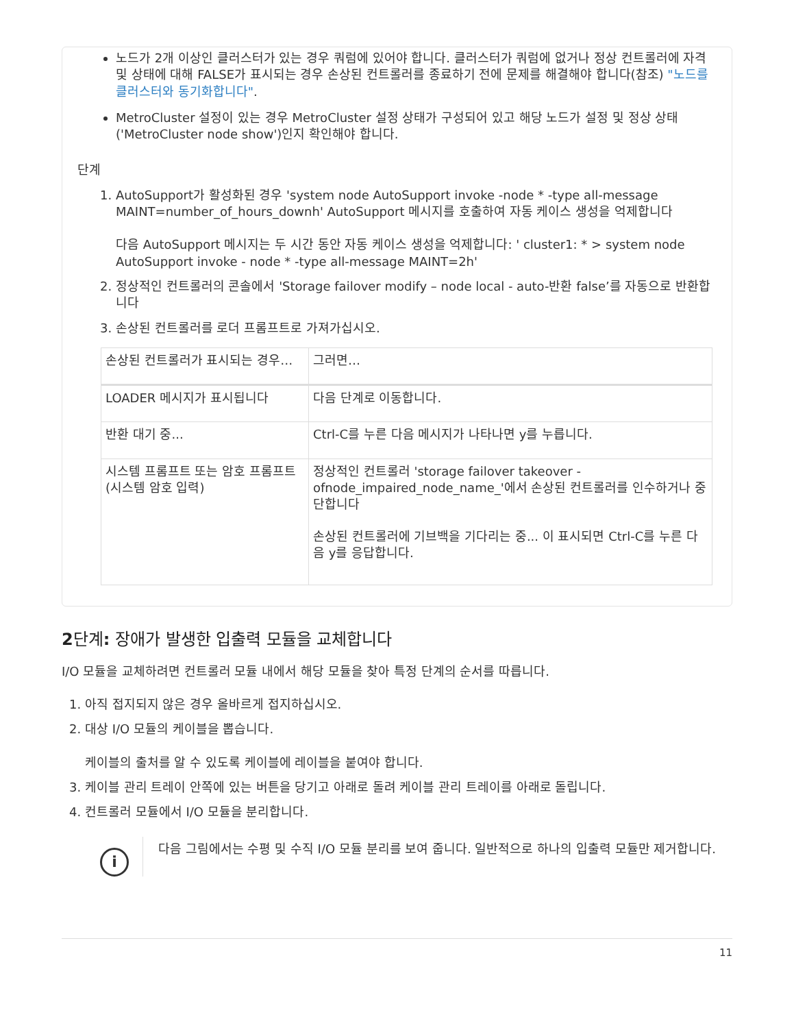노드가 2개 이상인 클러스터가 있는 경우 쿼럼에 있어야 합니다. 클러스터가 쿼럼에 없거나 정상 컨트롤러에 자격 및 상태에 대해 FALSE가 표시되는 경우 손상된 컨트롤러를 종료하기 전에 문제를 해결해야 합니다(참조) "노드를 클러스터와 동기화합니다".
MetroCluster 설정이 있는 경우 MetroCluster 설정 상태가 구성되어 있고 해당 노드가 설정 및 정상 상태('MetroCluster node show')인지 확인해야 합니다.
단계
1. AutoSupport가 활성화된 경우 'system node AutoSupport invoke -node * -type all-message MAINT=number_of_hours_downh' AutoSupport 메시지를 호출하여 자동 케이스 생성을 억제합니다
다음 AutoSupport 메시지는 두 시간 동안 자동 케이스 생성을 억제합니다: ' cluster1: * > system node AutoSupport invoke - node * -type all-message MAINT=2h'
2. 정상적인 컨트롤러의 콘솔에서 'Storage failover modify – node local - auto-반환 false’를 자동으로 반환합니다
3. 손상된 컨트롤러를 로더 프롬프트로 가져가십시오.
| 손상된 컨트롤러가 표시되는 경우… | 그러면… |
| --- | --- |
| LOADER 메시지가 표시됩니다 | 다음 단계로 이동합니다. |
| 반환 대기 중... | Ctrl-C를 누른 다음 메시지가 나타나면 y를 누릅니다. |
| 시스템 프롬프트 또는 암호 프롬프트(시스템 암호 입력) | 정상적인 컨트롤러 'storage failover takeover -ofnode_impaired_node_name_'에서 손상된 컨트롤러를 인수하거나 중단합니다 손상된 컨트롤러에 기브백을 기다리는 중... 이 표시되면 Ctrl-C를 누른 다음 y를 응답합니다. |
2단계: 장애가 발생한 입출력 모듈을 교체합니다
I/O 모듈을 교체하려면 컨트롤러 모듈 내에서 해당 모듈을 찾아 특정 단계의 순서를 따릅니다.
1. 아직 접지되지 않은 경우 올바르게 접지하십시오.
2. 대상 I/O 모듈의 케이블을 뽑습니다.
케이블의 출처를 알 수 있도록 케이블에 레이블을 붙여야 합니다.
3. 케이블 관리 트레이 안쪽에 있는 버튼을 당기고 아래로 돌려 케이블 관리 트레이를 아래로 돌립니다.
4. 컨트롤러 모듈에서 I/O 모듈을 분리합니다.
i
다음 그림에서는 수평 및 수직 I/O 모듈 분리를 보여 줍니다. 일반적으로 하나의 입출력 모듈만 제거합니다.
11